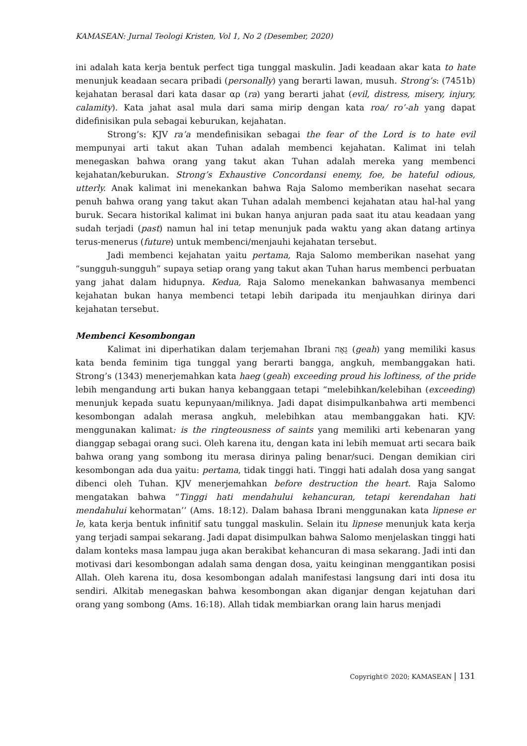KAMASEAN: Jurnal Teologi Kristen, Vol 1, No 2 (Desember, 2020)
ini adalah kata kerja bentuk perfect tiga tunggal maskulin. Jadi keadaan akar kata to hate menunjuk keadaan secara pribadi (personally) yang berarti lawan, musuh. Strong’s: (7451b) kejahatan berasal dari kata dasar αρ (ra) yang berarti jahat (evil, distress, misery, injury, calamity). Kata jahat asal mula dari sama mirip dengan kata roa/ ro’-ah yang dapat didefinisikan pula sebagai keburukan, kejahatan.
Strong’s: KJV ra’a mendefinisikan sebagai the fear of the Lord is to hate evil mempunyai arti takut akan Tuhan adalah membenci kejahatan. Kalimat ini telah menegaskan bahwa orang yang takut akan Tuhan adalah mereka yang membenci kejahatan/keburukan. Strong’s Exhaustive Concordansi enemy, foe, be hateful odious, utterly. Anak kalimat ini menekankan bahwa Raja Salomo memberikan nasehat secara penuh bahwa orang yang takut akan Tuhan adalah membenci kejahatan atau hal-hal yang buruk. Secara historikal kalimat ini bukan hanya anjuran pada saat itu atau keadaan yang sudah terjadi (past) namun hal ini tetap menunjuk pada waktu yang akan datang artinya terus-menerus (future) untuk membenci/menjauhi kejahatan tersebut.
Jadi membenci kejahatan yaitu pertama, Raja Salomo memberikan nasehat yang “sungguh-sungguh” supaya setiap orang yang takut akan Tuhan harus membenci perbuatan yang jahat dalam hidupnya. Kedua, Raja Salomo menekankan bahwasanya membenci kejahatan bukan hanya membenci tetapi lebih daripada itu menjauhkan dirinya dari kejahatan tersebut.
Membenci Kesombongan
Kalimat ini diperhatikan dalam terjemahan Ibrani גֵּאָה (geah) yang memiliki kasus kata benda feminim tiga tunggal yang berarti bangga, angkuh, membanggakan hati. Strong’s (1343) menerjemahkan kata haeg (geah) exceeding proud his loftiness, of the pride lebih mengandung arti bukan hanya kebanggaan tetapi “melebihkan/kelebihan (exceeding) menunjuk kepada suatu kepunyaan/miliknya. Jadi dapat disimpulkanbahwa arti membenci kesombongan adalah merasa angkuh, melebihkan atau membanggakan hati. KJV: menggunakan kalimat: is the ringteousness of saints yang memiliki arti kebenaran yang dianggap sebagai orang suci. Oleh karena itu, dengan kata ini lebih memuat arti secara baik bahwa orang yang sombong itu merasa dirinya paling benar/suci. Dengan demikian ciri kesombongan ada dua yaitu: pertama, tidak tinggi hati. Tinggi hati adalah dosa yang sangat dibenci oleh Tuhan. KJV menerjemahkan before destruction the heart. Raja Salomo mengatakan bahwa “Tinggi hati mendahului kehancuran, tetapi kerendahan hati mendahului kehormatan’’ (Ams. 18:12). Dalam bahasa Ibrani menggunakan kata lipnese er le, kata kerja bentuk infinitif satu tunggal maskulin. Selain itu lipnese menunjuk kata kerja yang terjadi sampai sekarang. Jadi dapat disimpulkan bahwa Salomo menjelaskan tinggi hati dalam konteks masa lampau juga akan berakibat kehancuran di masa sekarang. Jadi inti dan motivasi dari kesombongan adalah sama dengan dosa, yaitu keinginan menggantikan posisi Allah. Oleh karena itu, dosa kesombongan adalah manifestasi langsung dari inti dosa itu sendiri. Alkitab menegaskan bahwa kesombongan akan diganjar dengan kejatuhan dari orang yang sombong (Ams. 16:18). Allah tidak membiarkan orang lain harus menjadi
Copyright© 2020; KAMASEAN | 131